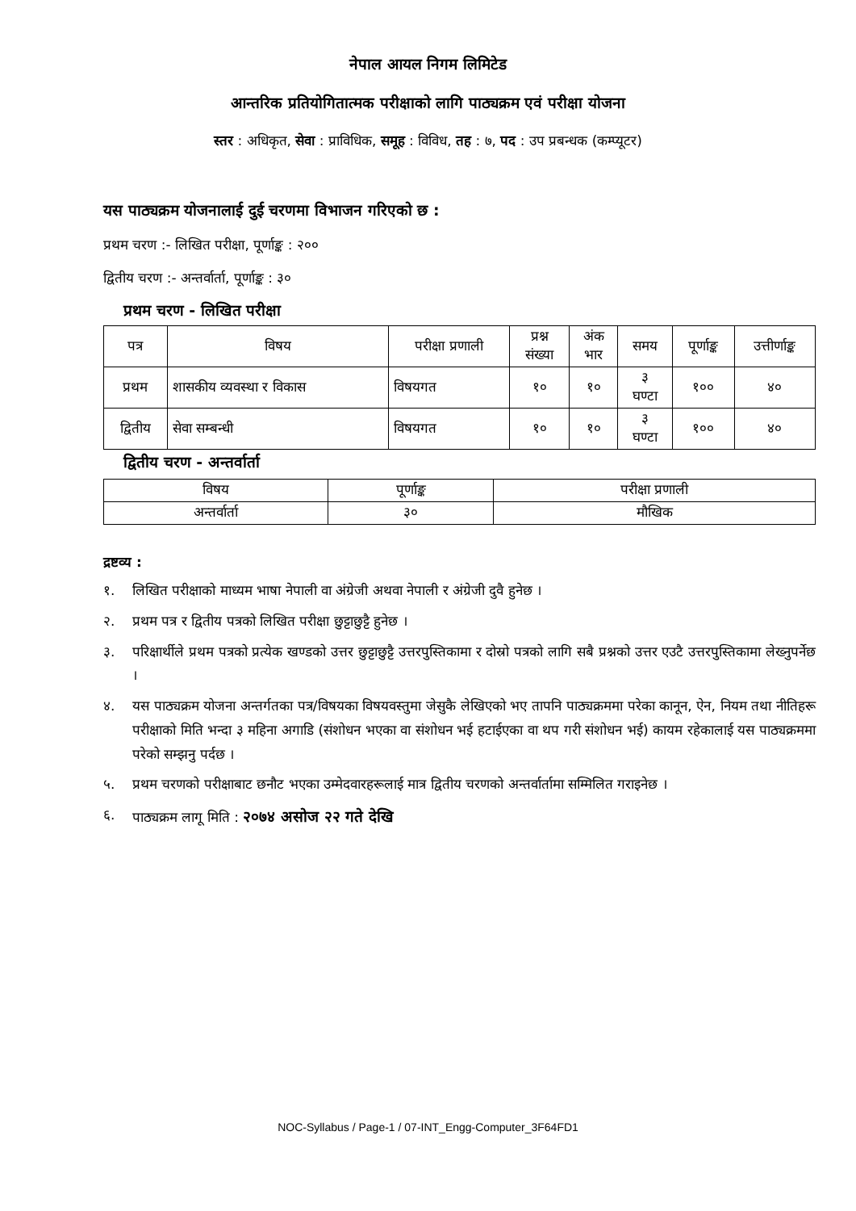नेपाल आयल निगम लिमिटेड
आन्तरिक प्रतियोगितात्मक परीक्षाको लागि पाठ्यक्रम एवं परीक्षा योजना
स्तर : अधिकृत, सेवा : प्राविधिक, समूह : विविध, तह : ७, पद : उप प्रबन्धक (कम्प्यूटर)
यस पाठ्यक्रम योजनालाई दुई चरणमा विभाजन गरिएको छ :
प्रथम चरण :- लिखित परीक्षा, पूर्णाङ्क : २००
द्वितीय चरण :- अन्तर्वार्ता, पूर्णाङ्क : ३०
प्रथम चरण - लिखित परीक्षा
| पत्र | विषय | परीक्षा प्रणाली | प्रश्न संख्या | अंक भार | समय | पूर्णाङ्क | उत्तीर्णाङ्क |
| --- | --- | --- | --- | --- | --- | --- | --- |
| प्रथम | शासकीय व्यवस्था र विकास | विषयगत | १० | १० | ३ घण्टा | १०० | ४० |
| द्वितीय | सेवा सम्बन्धी | विषयगत | १० | १० | ३ घण्टा | १०० | ४० |
द्वितीय चरण - अन्तर्वार्ता
| विषय | पूर्णाङ्क | परीक्षा प्रणाली |
| --- | --- | --- |
| अन्तर्वार्ता | ३० | मौखिक |
द्रष्टव्य :
१. लिखित परीक्षाको माध्यम भाषा नेपाली वा अंग्रेजी अथवा नेपाली र अंग्रेजी दुवै हुनेछ ।
२. प्रथम पत्र र द्वितीय पत्रको लिखित परीक्षा छुट्टाछुट्टै हुनेछ ।
३. परिक्षार्थीले प्रथम पत्रको प्रत्येक खण्डको उत्तर छुट्टाछुट्टै उत्तरपुस्तिकामा र दोस्रो पत्रको लागि सबै प्रश्नको उत्तर एउटै उत्तरपुस्तिकामा लेख्नुपर्नेछ ।
४. यस पाठ्यक्रम योजना अन्तर्गतका पत्र/विषयका विषयवस्तुमा जेसुकै लेखिएको भए तापनि पाठ्यक्रममा परेका कानून, ऐन, नियम तथा नीतिहरू परीक्षाको मिति भन्दा ३ महिना अगाडि (संशोधन भएका वा संशोधन भई हटाईएका वा थप गरी संशोधन भई) कायम रहेकालाई यस पाठ्यक्रममा परेको सम्झनु पर्दछ ।
५. प्रथम चरणको परीक्षाबाट छनौट भएका उम्मेदवारहरूलाई मात्र द्वितीय चरणको अन्तर्वार्तामा सम्मिलित गराइनेछ ।
६. पाठ्यक्रम लागू मिति : २०७४ असोज २२ गते देखि
NOC-Syllabus / Page-1 / 07-INT_Engg-Computer_3F64FD1